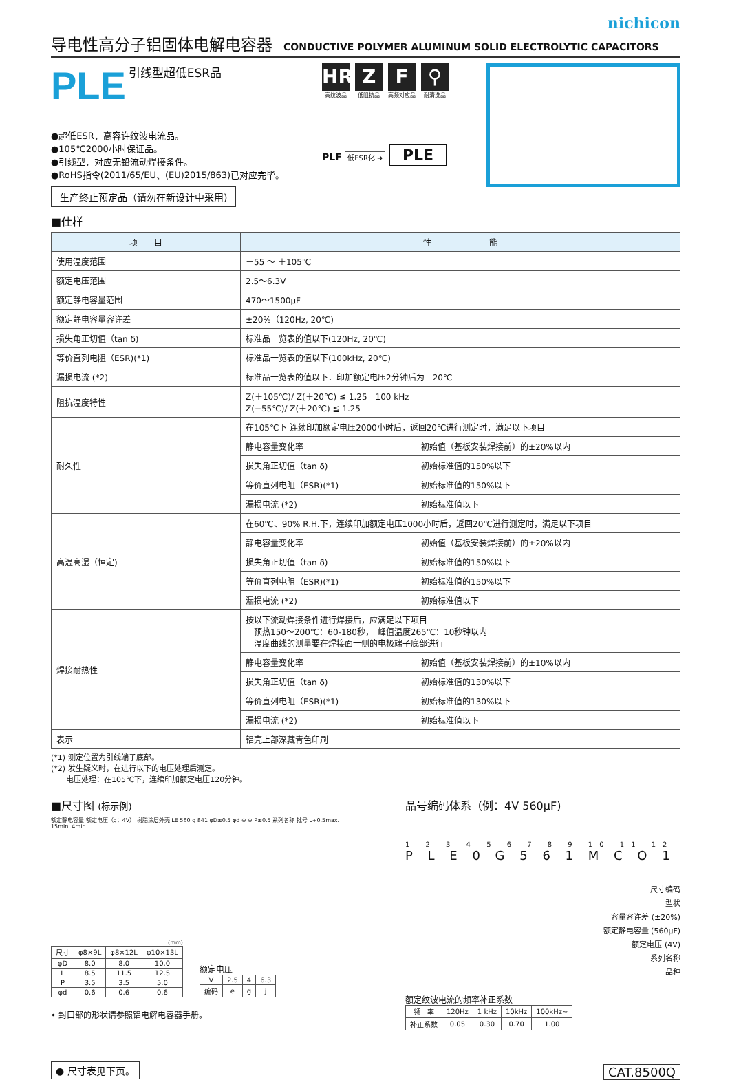nichicon
导电性高分子铝固体电解电容器 CONDUCTIVE POLYMER ALUMINUM SOLID ELECTROLYTIC CAPACITORS
PLE 引线型超低ESR品
●超低ESR，高容许纹波电流品。
●105℃2000小时保证品。
●引线型，对应无铅流动焊接条件。
●RoHS指令(2011/65/EU、(EU)2015/863)已对应完毕。
生产终止预定品（请勿在新设计中采用)
HR
高纹波品
Z
低阻抗品
F
高频对应品
⚲
耐清洗品
PLF 低ESR化 ➜ PLE
■仕样
| 项 目 | 性 能 | |
| --- | --- | --- |
| 使用温度范围 | －55 ～ ＋105℃ | |
| 额定电压范围 | 2.5～6.3V | |
| 额定静电容量范围 | 470～1500μF | |
| 额定静电容量容许差 | ±20%（120Hz, 20℃) | |
| 损失角正切值（tan δ) | 标准品一览表的值以下(120Hz, 20℃) | |
| 等价直列电阻（ESR)(*1) | 标准品一览表的值以下(100kHz, 20℃) | |
| 漏损电流 (*2) | 标准品一览表的值以下．印加额定电压2分钟后为 20℃ | |
| 阻抗温度特性 | Z(＋105℃)/ Z(＋20℃) ≦ 1.25 100 kHz Z(−55℃)/ Z(＋20℃) ≦ 1.25 | |
| 耐久性 | 在105℃下 连续印加额定电压2000小时后，返回20℃进行测定时，满足以下项目 | |
| | 静电容量变化率 | 初始值（基板安装焊接前）的±20%以内 |
| | 损失角正切值（tan δ) | 初始标准值的150%以下 |
| | 等价直列电阻（ESR)(*1) | 初始标准值的150%以下 |
| | 漏损电流 (*2) | 初始标准值以下 |
| 高温高湿（恒定) | 在60℃、90% R.H.下，连续印加额定电压1000小时后，返回20℃进行测定时，满足以下项目 | |
| | 静电容量变化率 | 初始值（基板安装焊接前）的±20%以内 |
| | 损失角正切值（tan δ) | 初始标准值的150%以下 |
| | 等价直列电阻（ESR)(*1) | 初始标准值的150%以下 |
| | 漏损电流 (*2) | 初始标准值以下 |
| 焊接耐热性 | 按以下流动焊接条件进行焊接后，应满足以下项目 预热150～200℃：60-180秒， 峰值温度265℃：10秒钟以内 温度曲线的测量要在焊接面一侧的电极端子底部进行 | |
| | 静电容量变化率 | 初始值（基板安装焊接前）的±10%以内 |
| | 损失角正切值（tan δ) | 初始标准值的130%以下 |
| | 等价直列电阻（ESR)(*1) | 初始标准值的130%以下 |
| | 漏损电流 (*2) | 初始标准值以下 |
| 表示 | 铝壳上部深藏青色印刷 | |
(*1) 测定位置为引线端子底部。
(*2) 发生疑义时，在进行以下的电压处理后测定。
　　电压处理：在105℃下，连续印加额定电压120分钟。
■尺寸图 (标示例)
额定静电容量 额定电压（g：4V） 树脂涂层外壳 LE 560 g 841 φD±0.5 φd ⊕ ⊖ P±0.5 系列名称 批号 L+0.5max. 15min. 4min.
(mm)
| 尺寸 | φ8×9L | φ8×12L | φ10×13L |
| --- | --- | --- | --- |
| φD | 8.0 | 8.0 | 10.0 |
| L | 8.5 | 11.5 | 12.5 |
| P | 3.5 | 3.5 | 5.0 |
| φd | 0.6 | 0.6 | 0.6 |
额定电压
| V | 2.5 | 4 | 6.3 |
| 编码 | e | g | j |
• 封口部的形状请参照铝电解电容器手册。
● 尺寸表见下页。
品号编码体系（例：4V 560μF)
1 2 3 4 5 6 7 8 9 10 11 12
P L E 0 G 5 6 1 M C O 1
尺寸编码
型状
容量容许差 (±20%)
额定静电容量 (560μF)
额定电压 (4V)
系列名称
品种
额定纹波电流的频率补正系数
| 频 率 | 120Hz | 1 kHz | 10kHz | 100kHz~ |
| 补正系数 | 0.05 | 0.30 | 0.70 | 1.00 |
CAT.8500Q